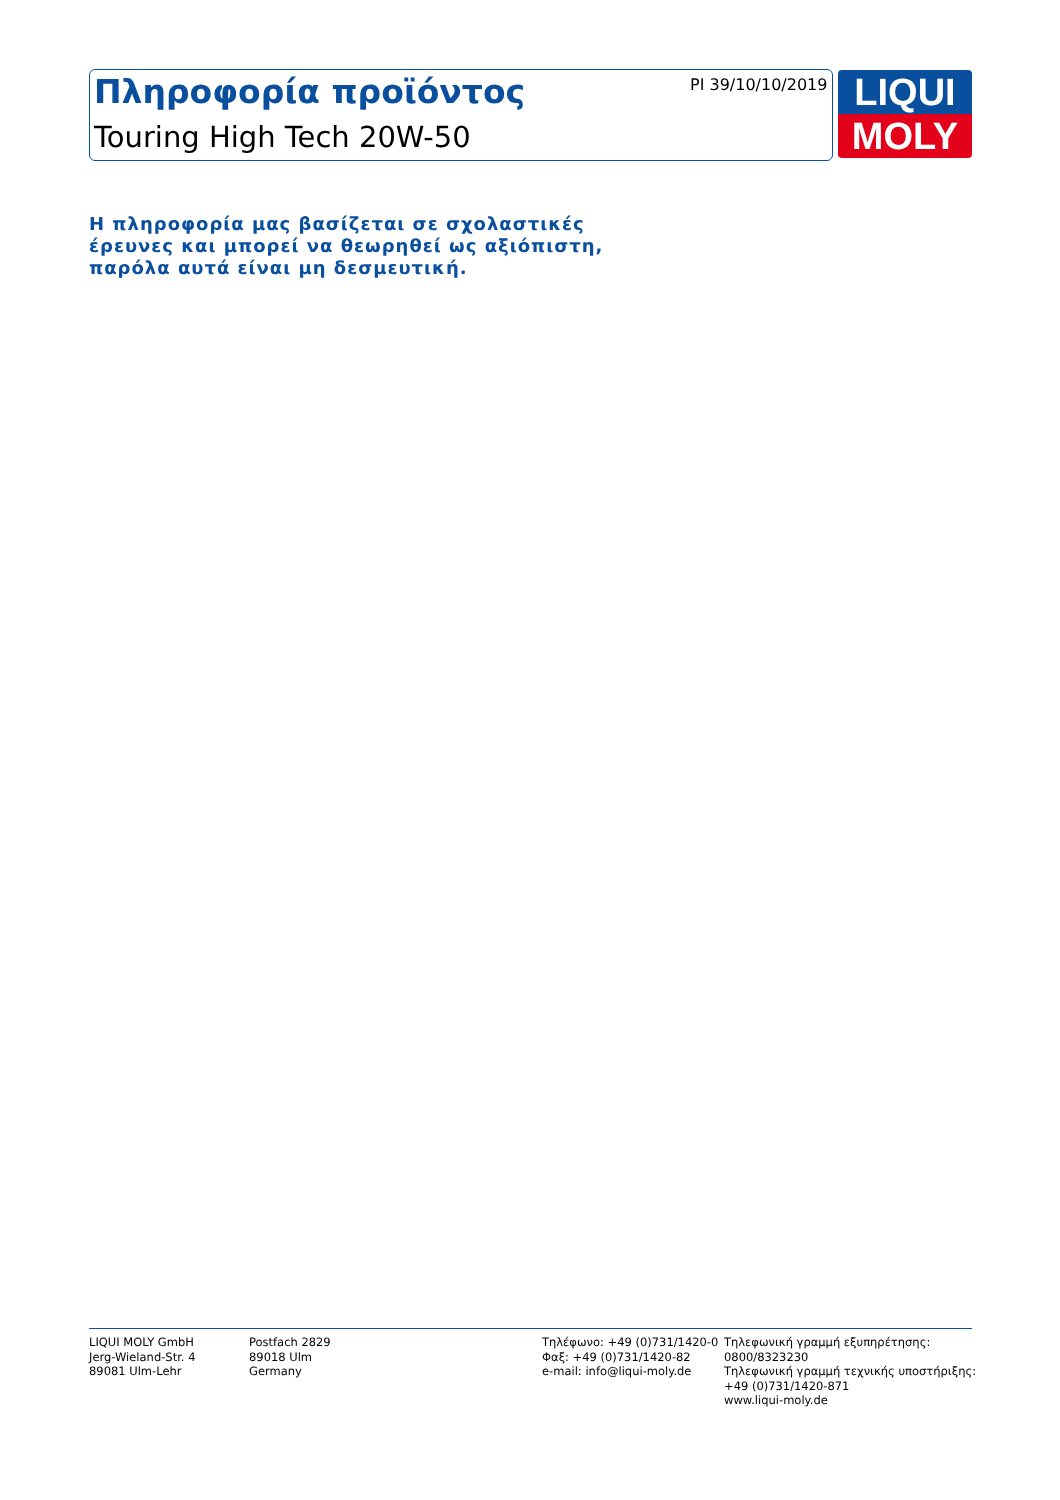Πληροφορία προϊόντος
Touring High Tech 20W-50
PI 39/10/10/2019
LIQUI
MOLY
Η πληροφορία μας βασίζεται σε σχολαστικές
έρευνες και μπορεί να θεωρηθεί ως αξιόπιστη,
παρόλα αυτά είναι μη δεσμευτική.
LIQUI MOLY GmbH
Jerg-Wieland-Str. 4
89081 Ulm-Lehr
Postfach 2829
89018 Ulm
Germany
Τηλέφωνο: +49 (0)731/1420-0
Φαξ: +49 (0)731/1420-82
e-mail: info@liqui-moly.de
Τηλεφωνική γραμμή εξυπηρέτησης:
0800/8323230
Τηλεφωνική γραμμή τεχνικής υποστήριξης:
+49 (0)731/1420-871
www.liqui-moly.de